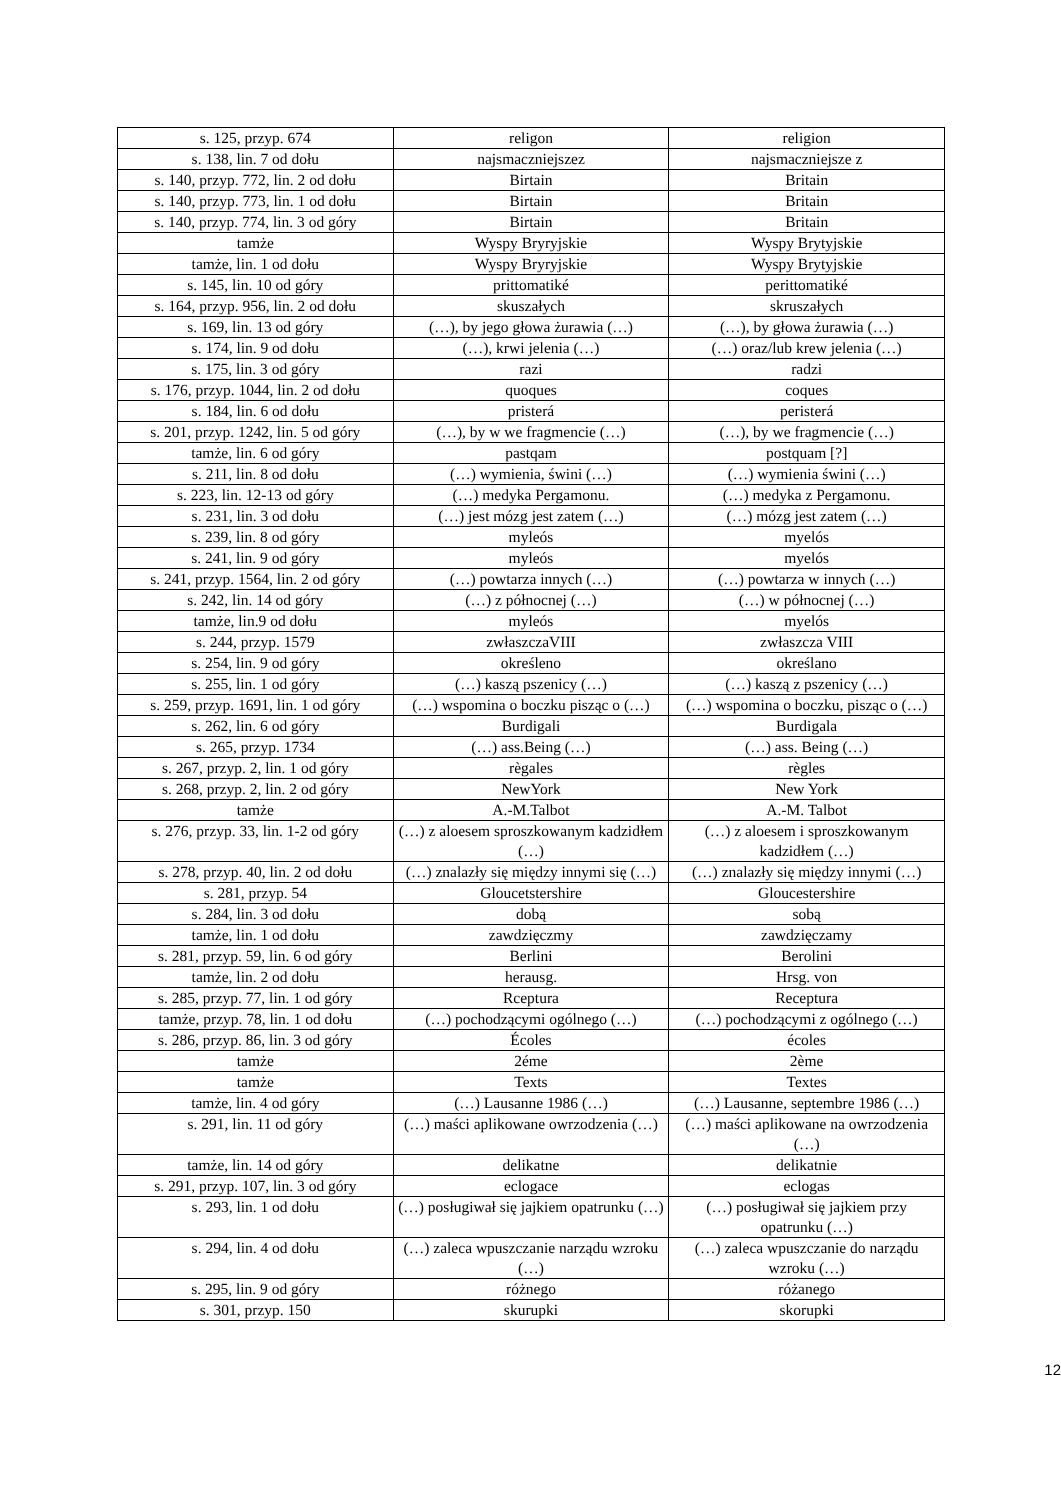| s. 125, przyp. 674 | religon | religion |
| s. 138, lin. 7 od dołu | najsmaczniejszez | najsmaczniejsze z |
| s. 140, przyp. 772, lin. 2 od dołu | Birtain | Britain |
| s. 140, przyp. 773, lin. 1 od dołu | Birtain | Britain |
| s. 140, przyp. 774, lin. 3 od góry | Birtain | Britain |
| tamże | Wyspy Bryryjskie | Wyspy Brytyjskie |
| tamże, lin. 1 od dołu | Wyspy Bryryjskie | Wyspy Brytyjskie |
| s. 145, lin. 10 od góry | prittomatiké | perittomatiké |
| s. 164, przyp. 956, lin. 2 od dołu | skuszałych | skruszałych |
| s. 169, lin. 13 od góry | (…), by jego głowa żurawia (…) | (…), by głowa żurawia (…) |
| s. 174, lin. 9 od dołu | (…), krwi jelenia (…) | (…) oraz/lub krew jelenia (…) |
| s. 175, lin. 3 od góry | razi | radzi |
| s. 176, przyp. 1044, lin. 2 od dołu | quoques | coques |
| s. 184, lin. 6 od dołu | pristerá | peristerá |
| s. 201, przyp. 1242, lin. 5 od góry | (…), by w we fragmencie (…) | (…), by we fragmencie (…) |
| tamże, lin. 6 od góry | pastqam | postquam [?] |
| s. 211, lin. 8 od dołu | (…) wymienia, świni (…) | (…) wymienia świni (…) |
| s. 223, lin. 12-13 od góry | (…) medyka Pergamonu. | (…) medyka z Pergamonu. |
| s. 231, lin. 3 od dołu | (…) jest mózg jest zatem (…) | (…) mózg jest zatem (…) |
| s. 239, lin. 8 od góry | myleós | myelós |
| s. 241, lin. 9 od góry | myleós | myelós |
| s. 241, przyp. 1564, lin. 2 od góry | (…) powtarza innych (…) | (…) powtarza w innych (…) |
| s. 242, lin. 14 od góry | (…) z północnej (…) | (…) w północnej (…) |
| tamże, lin.9 od dołu | myleós | myelós |
| s. 244, przyp. 1579 | zwłaszczaVIII | zwłaszcza VIII |
| s. 254, lin. 9 od góry | określeno | określano |
| s. 255, lin. 1 od góry | (…) kaszą pszenicy (…) | (…) kaszą z pszenicy (…) |
| s. 259, przyp. 1691, lin. 1 od góry | (…) wspomina o boczku pisząc o (…) | (…) wspomina o boczku, pisząc o (…) |
| s. 262, lin. 6 od góry | Burdigali | Burdigala |
| s. 265, przyp. 1734 | (…) ass.Being (…) | (…) ass. Being (…) |
| s. 267, przyp. 2, lin. 1 od góry | règales | règles |
| s. 268, przyp. 2, lin. 2 od góry | NewYork | New York |
| tamże | A.-M.Talbot | A.-M. Talbot |
| s. 276, przyp. 33, lin. 1-2 od góry | (…) z aloesem sproszkowanym kadzidłem (…) | (…) z aloesem i sproszkowanym kadzidłem (…) |
| s. 278, przyp. 40, lin. 2 od dołu | (…) znalazły się między innymi się (…) | (…) znalazły się między innymi (…) |
| s. 281, przyp. 54 | Gloucetstershire | Gloucestershire |
| s. 284, lin. 3 od dołu | dobą | sobą |
| tamże, lin. 1 od dołu | zawdzięczmy | zawdzięczamy |
| s. 281, przyp. 59, lin. 6 od góry | Berlini | Berolini |
| tamże, lin. 2 od dołu | herausg. | Hrsg. von |
| s. 285, przyp. 77, lin. 1 od góry | Rceptura | Receptura |
| tamże, przyp. 78, lin. 1 od dołu | (…) pochodzącymi ogólnego (…) | (…) pochodzącymi z ogólnego (…) |
| s. 286, przyp. 86, lin. 3 od góry | Écoles | écoles |
| tamże | 2éme | 2ème |
| tamże | Texts | Textes |
| tamże, lin. 4 od góry | (…) Lausanne 1986 (…) | (…) Lausanne, septembre 1986 (…) |
| s. 291, lin. 11 od góry | (…) maści aplikowane owrzodzenia (…) | (…) maści aplikowane na owrzodzenia (…) |
| tamże, lin. 14 od góry | delikatne | delikatnie |
| s. 291, przyp. 107, lin. 3 od góry | eclogace | eclogas |
| s. 293, lin. 1 od dołu | (…) posługiwał się jajkiem opatrunku (…) | (…) posługiwał się jajkiem przy opatrunku (…) |
| s. 294, lin. 4 od dołu | (…) zaleca wpuszczanie narządu wzroku (…) | (…) zaleca wpuszczanie do narządu wzroku (…) |
| s. 295, lin. 9 od góry | różnego | różanego |
| s. 301, przyp. 150 | skurupki | skorupki |
12